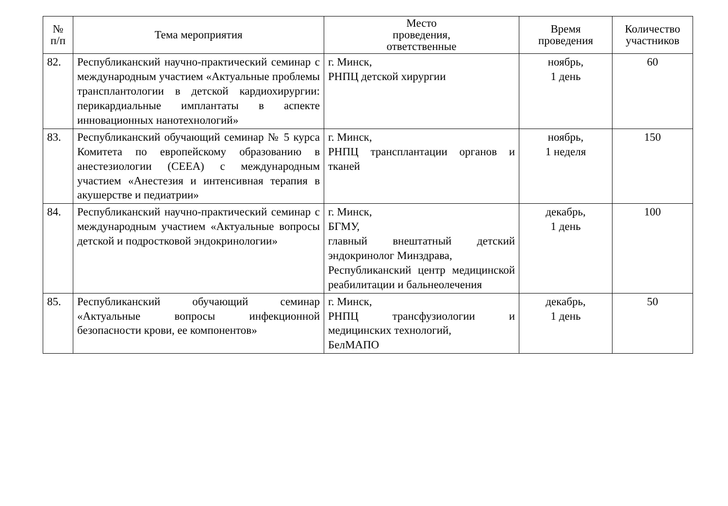| № п/п | Тема мероприятия | Место проведения, ответственные | Время проведения | Количество участников |
| --- | --- | --- | --- | --- |
| 82. | Республиканский научно-практический семинар с международным участием «Актуальные проблемы трансплантологии в детской кардиохирургии: перикардиальные имплантаты в аспекте инновационных нанотехнологий» | г. Минск, РНПЦ детской хирургии | ноябрь, 1 день | 60 |
| 83. | Республиканский обучающий семинар № 5 курса Комитета по европейскому образованию в анестезиологии (CEEA) с международным участием «Анестезия и интенсивная терапия в акушерстве и педиатрии» | г. Минск, РНПЦ трансплантации органов и тканей | ноябрь, 1 неделя | 150 |
| 84. | Республиканский научно-практический семинар с международным участием «Актуальные вопросы детской и подростковой эндокринологии» | г. Минск, БГМУ, главный внештатный детский эндокринолог Минздрава, Республиканский центр медицинской реабилитации и бальнеолечения | декабрь, 1 день | 100 |
| 85. | Республиканский обучающий семинар «Актуальные вопросы инфекционной безопасности крови, ее компонентов» | г. Минск, РНПЦ трансфузиологии и медицинских технологий, БелМАПО | декабрь, 1 день | 50 |